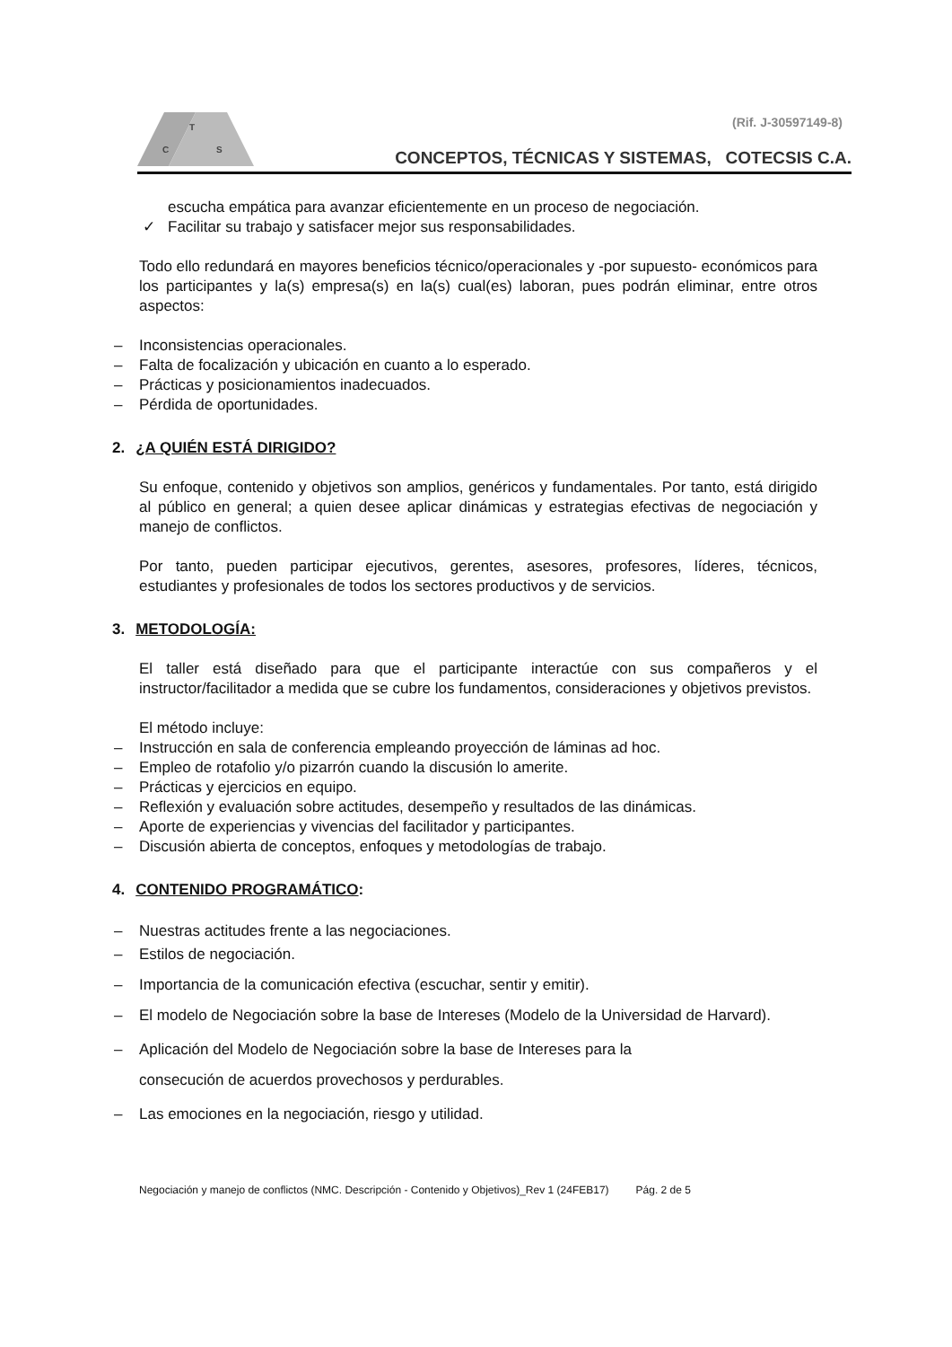T
C
S
(Rif. J-30597149-8)
CONCEPTOS, TÉCNICAS Y SISTEMAS, COTECSIS C.A.
escucha empática para avanzar eficientemente en un proceso de negociación.
✓ Facilitar su trabajo y satisfacer mejor sus responsabilidades.
Todo ello redundará en mayores beneficios técnico/operacionales y -por supuesto- económicos para los participantes y la(s) empresa(s) en la(s) cual(es) laboran, pues podrán eliminar, entre otros aspectos:
– Inconsistencias operacionales.
– Falta de focalización y ubicación en cuanto a lo esperado.
– Prácticas y posicionamientos inadecuados.
– Pérdida de oportunidades.
2. ¿A QUIÉN ESTÁ DIRIGIDO?
Su enfoque, contenido y objetivos son amplios, genéricos y fundamentales. Por tanto, está dirigido al público en general; a quien desee aplicar dinámicas y estrategias efectivas de negociación y manejo de conflictos.
Por tanto, pueden participar ejecutivos, gerentes, asesores, profesores, líderes, técnicos, estudiantes y profesionales de todos los sectores productivos y de servicios.
3. METODOLOGÍA:
El taller está diseñado para que el participante interactúe con sus compañeros y el instructor/facilitador a medida que se cubre los fundamentos, consideraciones y objetivos previstos.
El método incluye:
– Instrucción en sala de conferencia empleando proyección de láminas ad hoc.
– Empleo de rotafolio y/o pizarrón cuando la discusión lo amerite.
– Prácticas y ejercicios en equipo.
– Reflexión y evaluación sobre actitudes, desempeño y resultados de las dinámicas.
– Aporte de experiencias y vivencias del facilitador y participantes.
– Discusión abierta de conceptos, enfoques y metodologías de trabajo.
4. CONTENIDO PROGRAMÁTICO:
– Nuestras actitudes frente a las negociaciones.
– Estilos de negociación.
– Importancia de la comunicación efectiva (escuchar, sentir y emitir).
– El modelo de Negociación sobre la base de Intereses (Modelo de la Universidad de Harvard).
– Aplicación del Modelo de Negociación sobre la base de Intereses para la
consecución de acuerdos provechosos y perdurables.
– Las emociones en la negociación, riesgo y utilidad.
Negociación y manejo de conflictos (NMC. Descripción - Contenido y Objetivos)_Rev 1 (24FEB17) Pág. 2 de 5